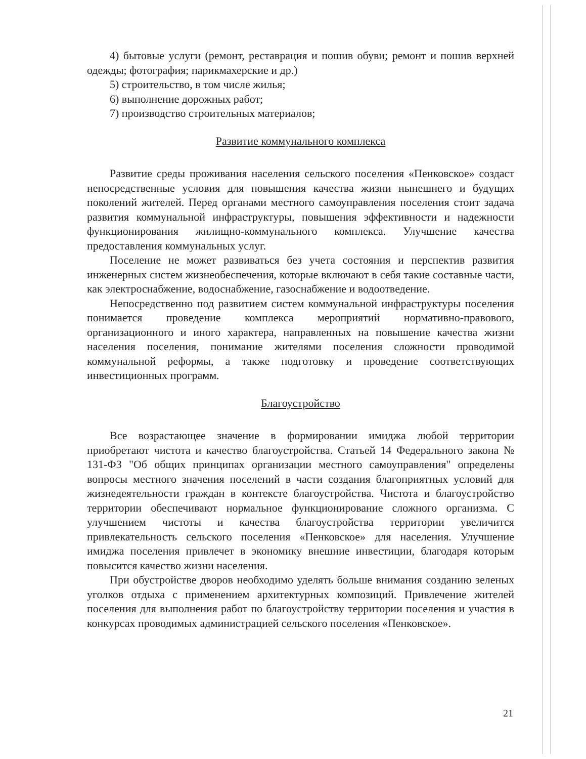4) бытовые услуги (ремонт, реставрация и пошив обуви; ремонт и пошив верхней одежды; фотография; парикмахерские и др.)
5) строительство, в том числе жилья;
6) выполнение дорожных работ;
7) производство строительных материалов;
Развитие коммунального комплекса
Развитие среды проживания населения сельского поселения «Пенковское» создаст непосредственные условия для повышения качества жизни нынешнего и будущих поколений жителей. Перед органами местного самоуправления поселения стоит задача развития коммунальной инфраструктуры, повышения эффективности и надежности функционирования жилищно-коммунального комплекса. Улучшение качества предоставления коммунальных услуг.
Поселение не может развиваться без учета состояния и перспектив развития инженерных систем жизнеобеспечения, которые включают в себя такие составные части, как электроснабжение, водоснабжение, газоснабжение и водоотведение.
Непосредственно под развитием систем коммунальной инфраструктуры поселения понимается проведение комплекса мероприятий нормативно-правового, организационного и иного характера, направленных на повышение качества жизни населения поселения, понимание жителями поселения сложности проводимой коммунальной реформы, а также подготовку и проведение соответствующих инвестиционных программ.
Благоустройство
Все возрастающее значение в формировании имиджа любой территории приобретают чистота и качество благоустройства. Статьей 14 Федерального закона № 131-ФЗ "Об общих принципах организации местного самоуправления" определены вопросы местного значения поселений в части создания благоприятных условий для жизнедеятельности граждан в контексте благоустройства. Чистота и благоустройство территории обеспечивают нормальное функционирование сложного организма. С улучшением чистоты и качества благоустройства территории увеличится привлекательность сельского поселения «Пенковское» для населения. Улучшение имиджа поселения привлечет в экономику внешние инвестиции, благодаря которым повысится качество жизни населения.
При обустройстве дворов необходимо уделять больше внимания созданию зеленых уголков отдыха с применением архитектурных композиций. Привлечение жителей поселения для выполнения работ по благоустройству территории поселения и участия в конкурсах проводимых администрацией сельского поселения «Пенковское».
21